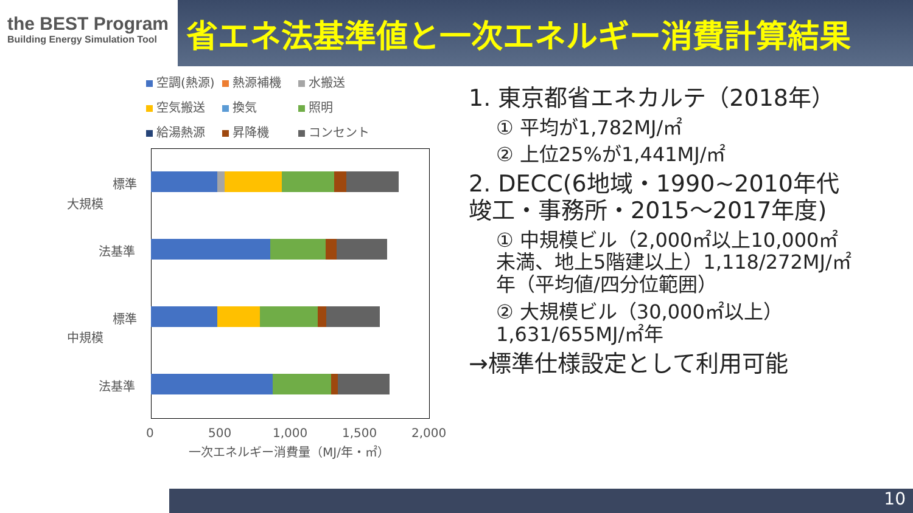the BEST Program
Building Energy Simulation Tool
省エネ法基準値と一次エネルギー消費計算結果
空調(熱源)
熱源補機
水搬送
空気搬送
換気
照明
給湯熱源
昇降機
コンセント
標準
法基準
標準
法基準
大規模
中規模
0 500 1,000 1,500 2,000
一次エネルギー消費量（MJ/年・㎡）
1. 東京都省エネカルテ（2018年）
① 平均が1,782MJ/㎡
② 上位25%が1,441MJ/㎡
2. DECC(6地域・1990~2010年代竣工・事務所・2015～2017年度)
① 中規模ビル（2,000㎡以上10,000㎡未満、地上5階建以上）1,118/272MJ/㎡年（平均値/四分位範囲）
② 大規模ビル（30,000㎡以上）1,631/655MJ/㎡年
→標準仕様設定として利用可能
10